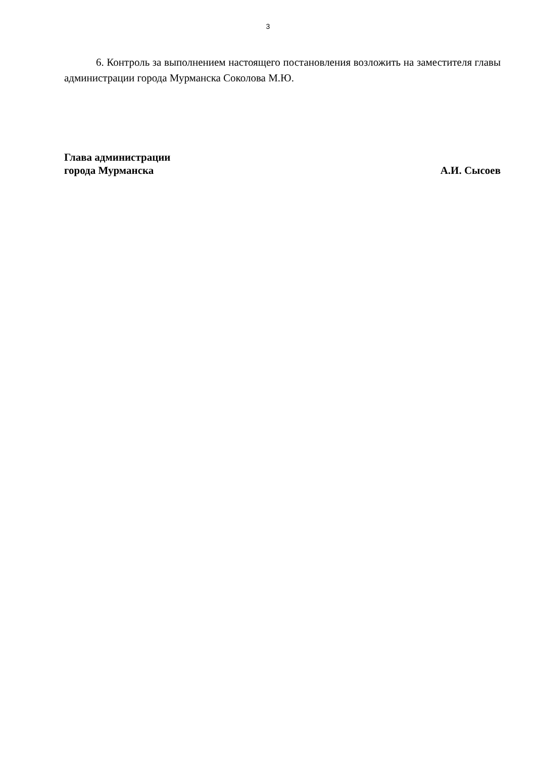3
6. Контроль за выполнением настоящего постановления возложить на заместителя главы администрации города Мурманска Соколова М.Ю.
Глава администрации
города Мурманска
А.И. Сысоев